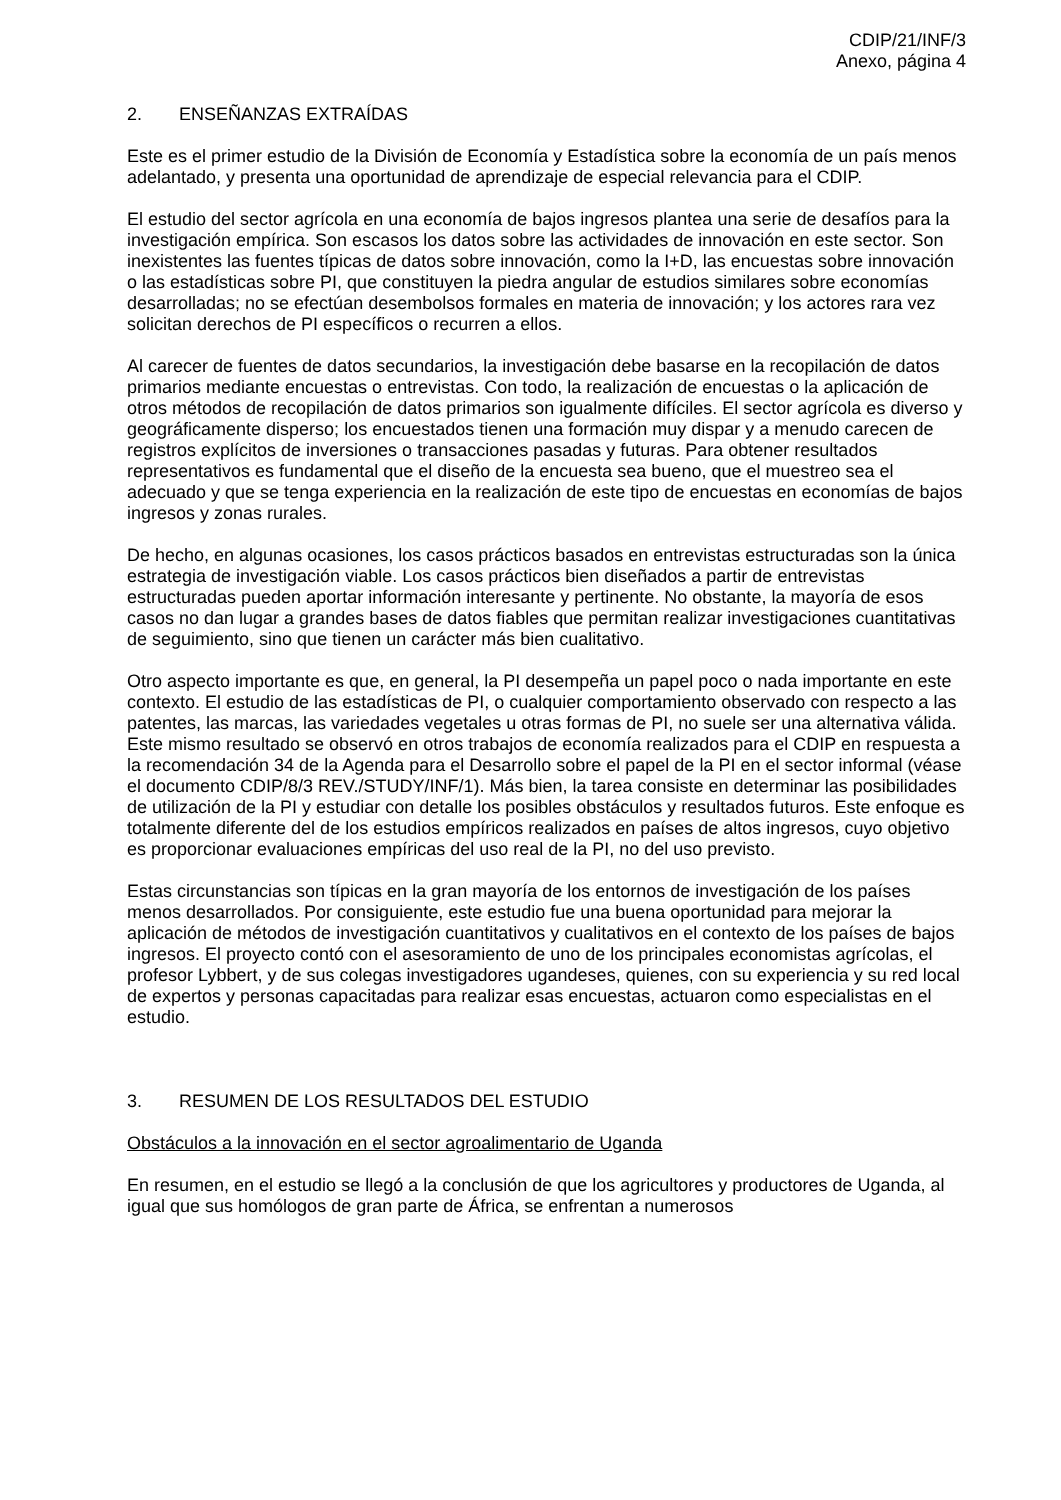CDIP/21/INF/3
Anexo, página 4
2. ENSEÑANZAS EXTRAÍDAS
Este es el primer estudio de la División de Economía y Estadística sobre la economía de un país menos adelantado, y presenta una oportunidad de aprendizaje de especial relevancia para el CDIP.
El estudio del sector agrícola en una economía de bajos ingresos plantea una serie de desafíos para la investigación empírica. Son escasos los datos sobre las actividades de innovación en este sector. Son inexistentes las fuentes típicas de datos sobre innovación, como la I+D, las encuestas sobre innovación o las estadísticas sobre PI, que constituyen la piedra angular de estudios similares sobre economías desarrolladas; no se efectúan desembolsos formales en materia de innovación; y los actores rara vez solicitan derechos de PI específicos o recurren a ellos.
Al carecer de fuentes de datos secundarios, la investigación debe basarse en la recopilación de datos primarios mediante encuestas o entrevistas. Con todo, la realización de encuestas o la aplicación de otros métodos de recopilación de datos primarios son igualmente difíciles. El sector agrícola es diverso y geográficamente disperso; los encuestados tienen una formación muy dispar y a menudo carecen de registros explícitos de inversiones o transacciones pasadas y futuras. Para obtener resultados representativos es fundamental que el diseño de la encuesta sea bueno, que el muestreo sea el adecuado y que se tenga experiencia en la realización de este tipo de encuestas en economías de bajos ingresos y zonas rurales.
De hecho, en algunas ocasiones, los casos prácticos basados en entrevistas estructuradas son la única estrategia de investigación viable. Los casos prácticos bien diseñados a partir de entrevistas estructuradas pueden aportar información interesante y pertinente. No obstante, la mayoría de esos casos no dan lugar a grandes bases de datos fiables que permitan realizar investigaciones cuantitativas de seguimiento, sino que tienen un carácter más bien cualitativo.
Otro aspecto importante es que, en general, la PI desempeña un papel poco o nada importante en este contexto. El estudio de las estadísticas de PI, o cualquier comportamiento observado con respecto a las patentes, las marcas, las variedades vegetales u otras formas de PI, no suele ser una alternativa válida. Este mismo resultado se observó en otros trabajos de economía realizados para el CDIP en respuesta a la recomendación 34 de la Agenda para el Desarrollo sobre el papel de la PI en el sector informal (véase el documento CDIP/8/3 REV./STUDY/INF/1). Más bien, la tarea consiste en determinar las posibilidades de utilización de la PI y estudiar con detalle los posibles obstáculos y resultados futuros. Este enfoque es totalmente diferente del de los estudios empíricos realizados en países de altos ingresos, cuyo objetivo es proporcionar evaluaciones empíricas del uso real de la PI, no del uso previsto.
Estas circunstancias son típicas en la gran mayoría de los entornos de investigación de los países menos desarrollados. Por consiguiente, este estudio fue una buena oportunidad para mejorar la aplicación de métodos de investigación cuantitativos y cualitativos en el contexto de los países de bajos ingresos. El proyecto contó con el asesoramiento de uno de los principales economistas agrícolas, el profesor Lybbert, y de sus colegas investigadores ugandeses, quienes, con su experiencia y su red local de expertos y personas capacitadas para realizar esas encuestas, actuaron como especialistas en el estudio.
3. RESUMEN DE LOS RESULTADOS DEL ESTUDIO
Obstáculos a la innovación en el sector agroalimentario de Uganda
En resumen, en el estudio se llegó a la conclusión de que los agricultores y productores de Uganda, al igual que sus homólogos de gran parte de África, se enfrentan a numerosos